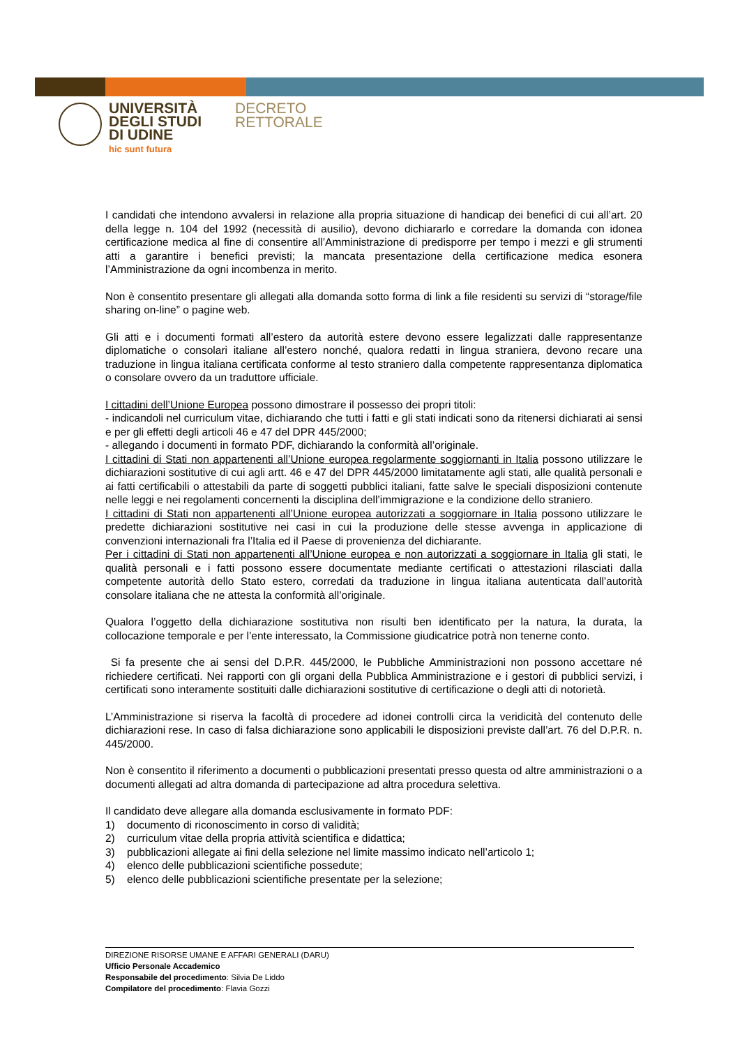UNIVERSITÀ
DEGLI STUDI
DI UDINE
hic sunt futura
DECRETO
RETTORALE
I candidati che intendono avvalersi in relazione alla propria situazione di handicap dei benefici di cui all’art. 20 della legge n. 104 del 1992 (necessità di ausilio), devono dichiararlo e corredare la domanda con idonea certificazione medica al fine di consentire all’Amministrazione di predisporre per tempo i mezzi e gli strumenti atti a garantire i benefici previsti; la mancata presentazione della certificazione medica esonera l’Amministrazione da ogni incombenza in merito.
Non è consentito presentare gli allegati alla domanda sotto forma di link a file residenti su servizi di “storage/file sharing on-line” o pagine web.
Gli atti e i documenti formati all’estero da autorità estere devono essere legalizzati dalle rappresentanze diplomatiche o consolari italiane all’estero nonché, qualora redatti in lingua straniera, devono recare una traduzione in lingua italiana certificata conforme al testo straniero dalla competente rappresentanza diplomatica o consolare ovvero da un traduttore ufficiale.
I cittadini dell’Unione Europea possono dimostrare il possesso dei propri titoli:
- indicandoli nel curriculum vitae, dichiarando che tutti i fatti e gli stati indicati sono da ritenersi dichiarati ai sensi e per gli effetti degli articoli 46 e 47 del DPR 445/2000;
- allegando i documenti in formato PDF, dichiarando la conformità all’originale.
I cittadini di Stati non appartenenti all’Unione europea regolarmente soggiornanti in Italia possono utilizzare le dichiarazioni sostitutive di cui agli artt. 46 e 47 del DPR 445/2000 limitatamente agli stati, alle qualità personali e ai fatti certificabili o attestabili da parte di soggetti pubblici italiani, fatte salve le speciali disposizioni contenute nelle leggi e nei regolamenti concernenti la disciplina dell’immigrazione e la condizione dello straniero.
I cittadini di Stati non appartenenti all’Unione europea autorizzati a soggiornare in Italia possono utilizzare le predette dichiarazioni sostitutive nei casi in cui la produzione delle stesse avvenga in applicazione di convenzioni internazionali fra l’Italia ed il Paese di provenienza del dichiarante.
Per i cittadini di Stati non appartenenti all’Unione europea e non autorizzati a soggiornare in Italia gli stati, le qualità personali e i fatti possono essere documentate mediante certificati o attestazioni rilasciati dalla competente autorità dello Stato estero, corredati da traduzione in lingua italiana autenticata dall’autorità consolare italiana che ne attesta la conformità all’originale.
Qualora l’oggetto della dichiarazione sostitutiva non risulti ben identificato per la natura, la durata, la collocazione temporale e per l’ente interessato, la Commissione giudicatrice potrà non tenerne conto.
Si fa presente che ai sensi del D.P.R. 445/2000, le Pubbliche Amministrazioni non possono accettare né richiedere certificati. Nei rapporti con gli organi della Pubblica Amministrazione e i gestori di pubblici servizi, i certificati sono interamente sostituiti dalle dichiarazioni sostitutive di certificazione o degli atti di notorietà.
L’Amministrazione si riserva la facoltà di procedere ad idonei controlli circa la veridicità del contenuto delle dichiarazioni rese. In caso di falsa dichiarazione sono applicabili le disposizioni previste dall’art. 76 del D.P.R. n. 445/2000.
Non è consentito il riferimento a documenti o pubblicazioni presentati presso questa od altre amministrazioni o a documenti allegati ad altra domanda di partecipazione ad altra procedura selettiva.
Il candidato deve allegare alla domanda esclusivamente in formato PDF:
1) documento di riconoscimento in corso di validità;
2) curriculum vitae della propria attività scientifica e didattica;
3) pubblicazioni allegate ai fini della selezione nel limite massimo indicato nell’articolo 1;
4) elenco delle pubblicazioni scientifiche possedute;
5) elenco delle pubblicazioni scientifiche presentate per la selezione;
DIREZIONE RISORSE UMANE E AFFARI GENERALI (DARU)
Ufficio Personale Accademico
Responsabile del procedimento: Silvia De Liddo
Compilatore del procedimento: Flavia Gozzi